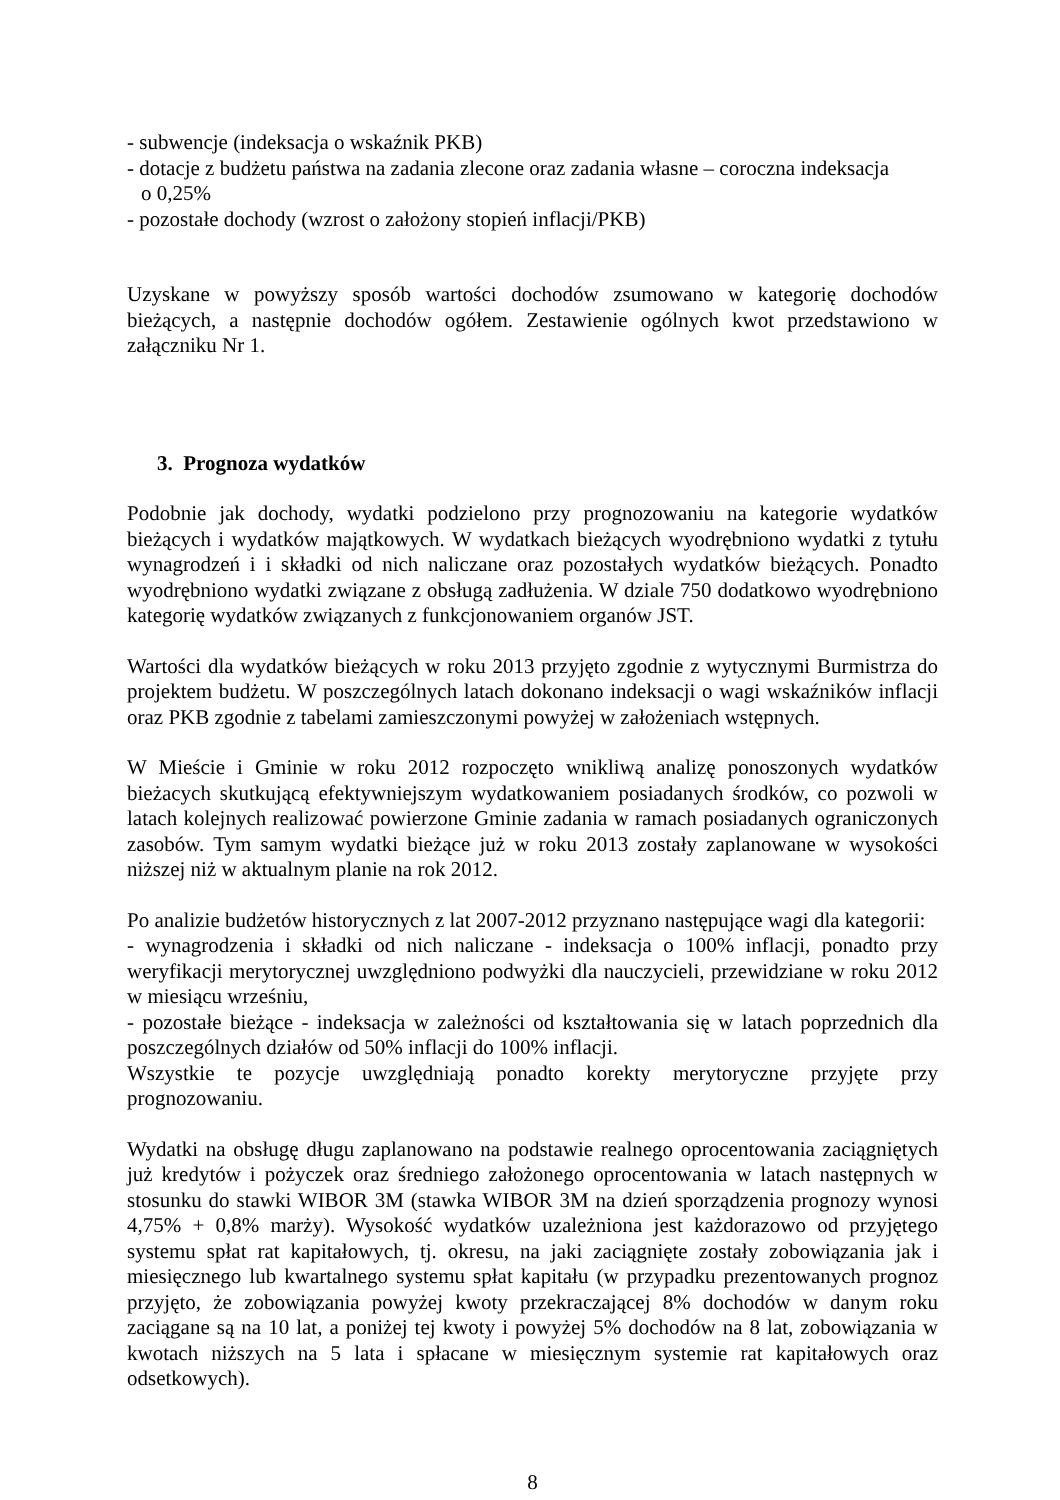- subwencje (indeksacja o wskaźnik PKB)
- dotacje z budżetu państwa na zadania zlecone oraz zadania własne – coroczna indeksacja
o 0,25%
- pozostałe dochody (wzrost o założony stopień inflacji/PKB)
Uzyskane w powyższy sposób wartości dochodów zsumowano w kategorię dochodów bieżących, a następnie dochodów ogółem. Zestawienie ogólnych kwot przedstawiono w załączniku Nr 1.
3. Prognoza wydatków
Podobnie jak dochody, wydatki podzielono przy prognozowaniu na kategorie wydatków bieżących i wydatków majątkowych. W wydatkach bieżących wyodrębniono wydatki z tytułu wynagrodzeń i i składki od nich naliczane oraz pozostałych wydatków bieżących. Ponadto wyodrębniono wydatki związane z obsługą zadłużenia. W dziale 750 dodatkowo wyodrębniono kategorię wydatków związanych z funkcjonowaniem organów JST.
Wartości dla wydatków bieżących w roku 2013 przyjęto zgodnie z wytycznymi Burmistrza do projektem budżetu. W poszczególnych latach dokonano indeksacji o wagi wskaźników inflacji oraz PKB zgodnie z tabelami zamieszczonymi powyżej w założeniach wstępnych.
W Mieście i Gminie w roku 2012 rozpoczęto wnikliwą analizę ponoszonych wydatków bieżacych skutkującą efektywniejszym wydatkowaniem posiadanych środków, co pozwoli w latach kolejnych realizować powierzone Gminie zadania w ramach posiadanych ograniczonych zasobów. Tym samym wydatki bieżące już w roku 2013 zostały zaplanowane w wysokości niższej niż w aktualnym planie na rok 2012.
Po analizie budżetów historycznych z lat 2007-2012 przyznano następujące wagi dla kategorii:
- wynagrodzenia i składki od nich naliczane - indeksacja o 100% inflacji, ponadto przy weryfikacji merytorycznej uwzględniono podwyżki dla nauczycieli, przewidziane w roku 2012 w miesiącu wrześniu,
- pozostałe bieżące - indeksacja w zależności od kształtowania się w latach poprzednich dla poszczególnych działów od 50% inflacji do 100% inflacji.
Wszystkie te pozycje uwzględniają ponadto korekty merytoryczne przyjęte przy prognozowaniu.
Wydatki na obsługę długu zaplanowano na podstawie realnego oprocentowania zaciągniętych już kredytów i pożyczek oraz średniego założonego oprocentowania w latach następnych w stosunku do stawki WIBOR 3M (stawka WIBOR 3M na dzień sporządzenia prognozy wynosi 4,75% + 0,8% marży). Wysokość wydatków uzależniona jest każdorazowo od przyjętego systemu spłat rat kapitałowych, tj. okresu, na jaki zaciągnięte zostały zobowiązania jak i miesięcznego lub kwartalnego systemu spłat kapitału (w przypadku prezentowanych prognoz przyjęto, że zobowiązania powyżej kwoty przekraczającej 8% dochodów w danym roku zaciągane są na 10 lat, a poniżej tej kwoty i powyżej 5% dochodów na 8 lat, zobowiązania w kwotach niższych na 5 lata i spłacane w miesięcznym systemie rat kapitałowych oraz odsetkowych).
8